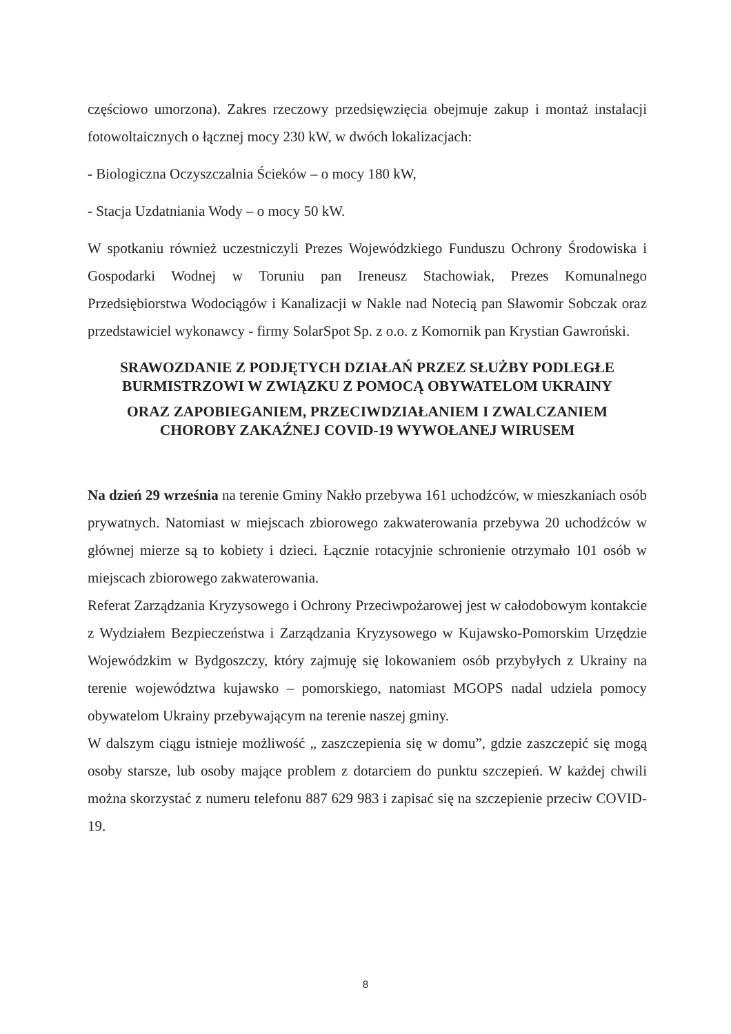częściowo umorzona). Zakres rzeczowy przedsięwzięcia obejmuje zakup i montaż instalacji fotowoltaicznych o łącznej mocy 230 kW, w dwóch lokalizacjach:
- Biologiczna Oczyszczalnia Ścieków – o mocy 180 kW,
- Stacja Uzdatniania Wody – o mocy 50 kW.
W spotkaniu również uczestniczyli Prezes Wojewódzkiego Funduszu Ochrony Środowiska i Gospodarki Wodnej w Toruniu pan Ireneusz Stachowiak, Prezes Komunalnego Przedsiębiorstwa Wodociągów i Kanalizacji w Nakle nad Notecią pan Sławomir Sobczak oraz przedstawiciel wykonawcy - firmy SolarSpot Sp. z o.o. z Komornik pan Krystian Gawroński.
SRAWOZDANIE Z PODJĘTYCH DZIAŁAŃ PRZEZ SŁUŻBY PODLEGŁE BURMISTRZOWI W ZWIĄZKU Z POMOCĄ OBYWATELOM UKRAINY
ORAZ ZAPOBIEGANIEM, PRZECIWDZIAŁANIEM I ZWALCZANIEM CHOROBY ZAKAŹNEJ COVID-19 WYWOŁANEJ WIRUSEM
Na dzień 29 września na terenie Gminy Nakło przebywa 161 uchodźców, w mieszkaniach osób prywatnych. Natomiast w miejscach zbiorowego zakwaterowania przebywa 20 uchodźców w głównej mierze są to kobiety i dzieci. Łącznie rotacyjnie schronienie otrzymało 101 osób w miejscach zbiorowego zakwaterowania.
Referat Zarządzania Kryzysowego i Ochrony Przeciwpożarowej jest w całodobowym kontakcie z Wydziałem Bezpieczeństwa i Zarządzania Kryzysowego w Kujawsko-Pomorskim Urzędzie Wojewódzkim w Bydgoszczy, który zajmuję się lokowaniem osób przybyłych z Ukrainy na terenie województwa kujawsko – pomorskiego, natomiast MGOPS nadal udziela pomocy obywatelom Ukrainy przebywającym na terenie naszej gminy.
W dalszym ciągu istnieje możliwość „ zaszczepienia się w domu”, gdzie zaszczepić się mogą osoby starsze, lub osoby mające problem z dotarciem do punktu szczepień. W każdej chwili można skorzystać z numeru telefonu 887 629 983 i zapisać się na szczepienie przeciw COVID-19.
8